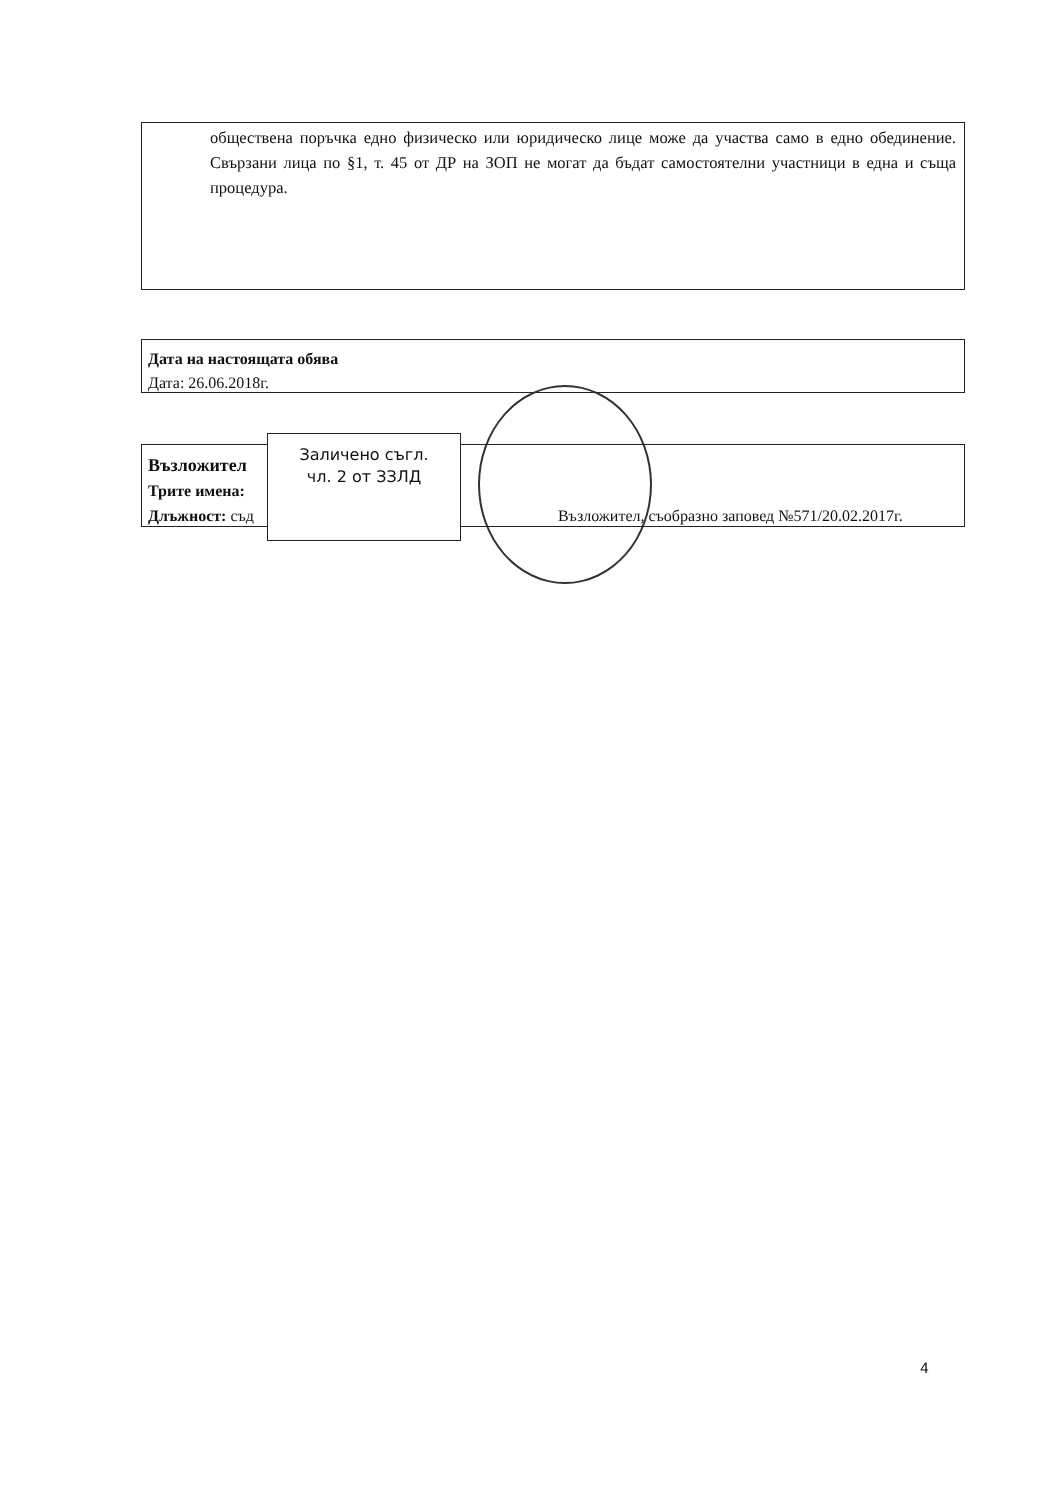обществена поръчка едно физическо или юридическо лице може да участва само в едно обединение. Свързани лица по §1, т. 45 от ДР на ЗОП не могат да бъдат самостоятелни участници в една и съща процедура.
Дата на настоящата обява
Дата: 26.06.2018г.
Възложител
Трите имена:
Длъжност: съд Възложител, съобразно заповед №571/20.02.2017г.
Заличено съгл.
чл. 2 от ЗЗЛД
4